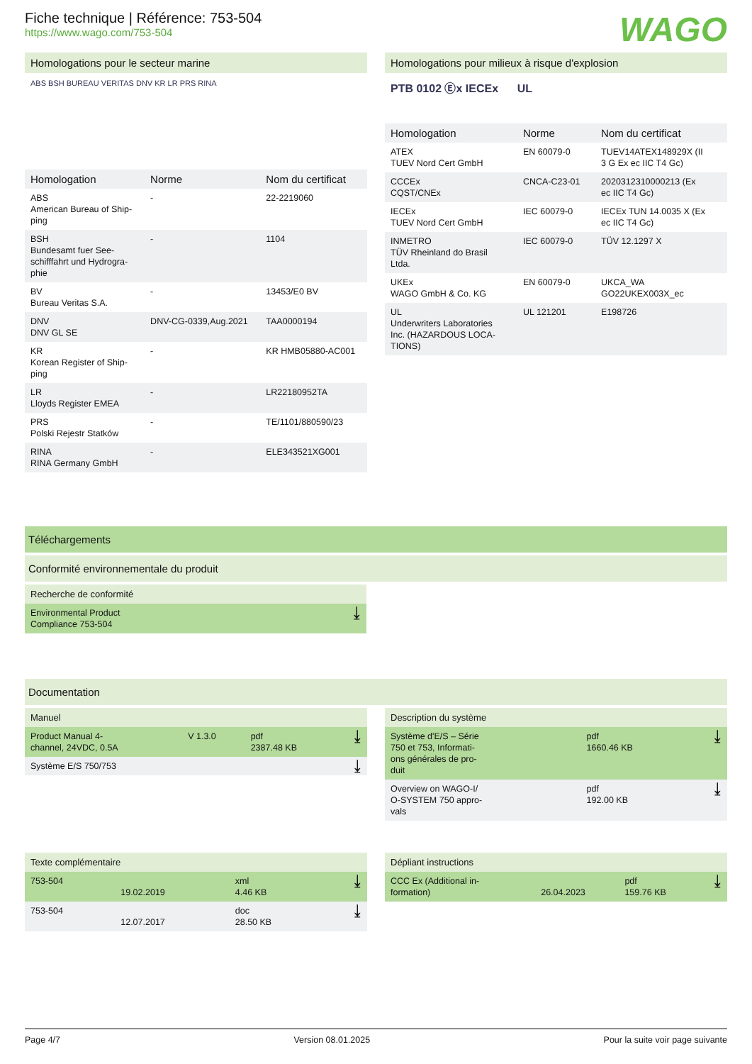WAGO
Fiche technique | Référence: 753-504
https://www.wago.com/753-504
Homologations pour le secteur marine
ABS BSH BUREAU VERITAS DNV KR LR PRS RINA
| Homologation | Norme | Nom du certificat |
| --- | --- | --- |
| ABS American Bureau of Ship- ping | - | 22-2219060 |
| BSH Bundesamt fuer See- schifffahrt und Hydrogra- phie | - | 1104 |
| BV Bureau Veritas S.A. | - | 13453/E0 BV |
| DNV DNV GL SE | DNV-CG-0339,Aug.2021 | TAA0000194 |
| KR Korean Register of Ship- ping | - | KR HMB05880-AC001 |
| LR Lloyds Register EMEA | - | LR22180952TA |
| PRS Polski Rejestr Statków | - | TE/1101/880590/23 |
| RINA RINA Germany GmbH | - | ELE343521XG001 |
Homologations pour milieux à risque d'explosion
PTB 0102 Ⓔx IECEx UL
| Homologation | Norme | Nom du certificat |
| --- | --- | --- |
| ATEX TUEV Nord Cert GmbH | EN 60079-0 | TUEV14ATEX148929X (II 3 G Ex ec IIC T4 Gc) |
| CCCEx CQST/CNEx | CNCA-C23-01 | 2020312310000213 (Ex ec IIC T4 Gc) |
| IECEx TUEV Nord Cert GmbH | IEC 60079-0 | IECEx TUN 14.0035 X (Ex ec IIC T4 Gc) |
| INMETRO TÜV Rheinland do Brasil Ltda. | IEC 60079-0 | TÜV 12.1297 X |
| UKEx WAGO GmbH & Co. KG | EN 60079-0 | UKCA_WA GO22UKEX003X_ec |
| UL Underwriters Laboratories Inc. (HAZARDOUS LOCA- TIONS) | UL 121201 | E198726 |
Téléchargements
Conformité environnementale du produit
Recherche de conformité
| Environmental Product Compliance 753-504 | ⤓ |
Documentation
Manuel
| Product Manual 4- channel, 24VDC, 0.5A | V 1.3.0 | pdf 2387.48 KB | ⤓ |
| Système E/S 750/753 | | | ⤓ |
Description du système
| Système d'E/S – Série 750 et 753, Informati- ons générales de pro- duit | pdf 1660.46 KB | ⤓ |
| Overview on WAGO-I/ O-SYSTEM 750 appro- vals | pdf 192.00 KB | ⤓ |
Texte complémentaire
| 753-504 | 19.02.2019 | xml 4.46 KB | ⤓ |
| 753-504 | 12.07.2017 | doc 28.50 KB | ⤓ |
Dépliant instructions
| CCC Ex (Additional in- formation) | 26.04.2023 | pdf 159.76 KB | ⤓ |
Page 4/7 Version 08.01.2025 Pour la suite voir page suivante